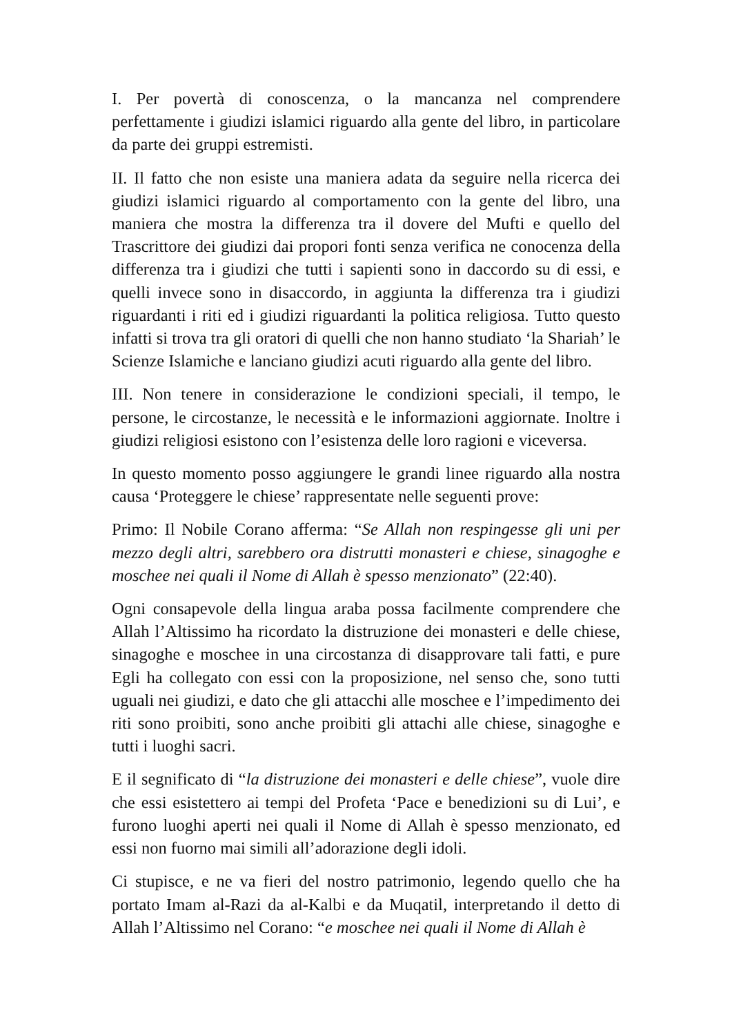I. Per povertà di conoscenza, o la mancanza nel comprendere perfettamente i giudizi islamici riguardo alla gente del libro, in particolare da parte dei gruppi estremisti.
II. Il fatto che non esiste una maniera adata da seguire nella ricerca dei giudizi islamici riguardo al comportamento con la gente del libro, una maniera che mostra la differenza tra il dovere del Mufti e quello del Trascrittore dei giudizi dai propori fonti senza verifica ne conocenza della differenza tra i giudizi che tutti i sapienti sono in daccordo su di essi, e quelli invece sono in disaccordo, in aggiunta la differenza tra i giudizi riguardanti i riti ed i giudizi riguardanti la politica religiosa. Tutto questo infatti si trova tra gli oratori di quelli che non hanno studiato ‘la Shariah’ le Scienze Islamiche e lanciano giudizi acuti riguardo alla gente del libro.
III. Non tenere in considerazione le condizioni speciali, il tempo, le persone, le circostanze, le necessità e le informazioni aggiornate. Inoltre i giudizi religiosi esistono con l’esistenza delle loro ragioni e viceversa.
In questo momento posso aggiungere le grandi linee riguardo alla nostra causa ‘Proteggere le chiese’ rappresentate nelle seguenti prove:
Primo: Il Nobile Corano afferma: “Se Allah non respingesse gli uni per mezzo degli altri, sarebbero ora distrutti monasteri e chiese, sinagoghe e moschee nei quali il Nome di Allah è spesso menzionato” (22:40).
Ogni consapevole della lingua araba possa facilmente comprendere che Allah l’Altissimo ha ricordato la distruzione dei monasteri e delle chiese, sinagoghe e moschee in una circostanza di disapprovare tali fatti, e pure Egli ha collegato con essi con la proposizione, nel senso che, sono tutti uguali nei giudizi, e dato che gli attacchi alle moschee e l’impedimento dei riti sono proibiti, sono anche proibiti gli attachi alle chiese, sinagoghe e tutti i luoghi sacri.
E il segnificato di “la distruzione dei monasteri e delle chiese”, vuole dire che essi esistettero ai tempi del Profeta ‘Pace e benedizioni su di Lui’, e furono luoghi aperti nei quali il Nome di Allah è spesso menzionato, ed essi non fuorno mai simili all’adorazione degli idoli.
Ci stupisce, e ne va fieri del nostro patrimonio, legendo quello che ha portato Imam al-Razi da al-Kalbi e da Muqatil, interpretando il detto di Allah l’Altissimo nel Corano: “e moschee nei quali il Nome di Allah è